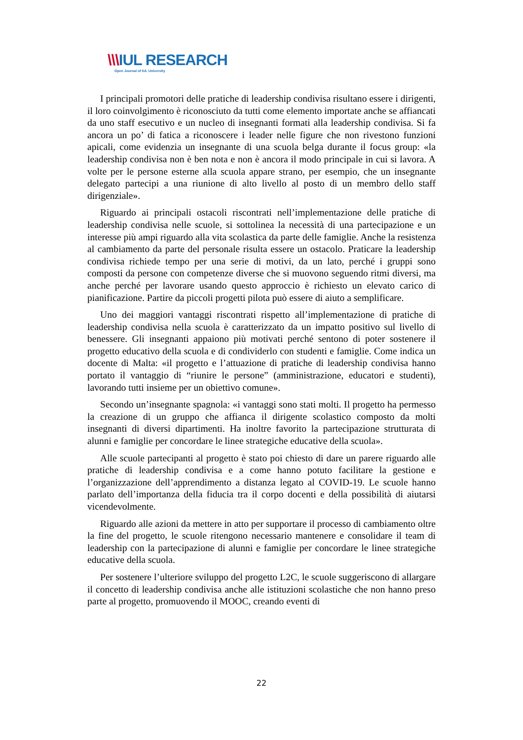\\\IUL RESEARCH
Open Journal of IUL University
I principali promotori delle pratiche di leadership condivisa risultano essere i dirigenti, il loro coinvolgimento è riconosciuto da tutti come elemento importate anche se affiancati da uno staff esecutivo e un nucleo di insegnanti formati alla leadership condivisa. Si fa ancora un po’ di fatica a riconoscere i leader nelle figure che non rivestono funzioni apicali, come evidenzia un insegnante di una scuola belga durante il focus group: «la leadership condivisa non è ben nota e non è ancora il modo principale in cui si lavora. A volte per le persone esterne alla scuola appare strano, per esempio, che un insegnante delegato partecipi a una riunione di alto livello al posto di un membro dello staff dirigenziale».
Riguardo ai principali ostacoli riscontrati nell’implementazione delle pratiche di leadership condivisa nelle scuole, si sottolinea la necessità di una partecipazione e un interesse più ampi riguardo alla vita scolastica da parte delle famiglie. Anche la resistenza al cambiamento da parte del personale risulta essere un ostacolo. Praticare la leadership condivisa richiede tempo per una serie di motivi, da un lato, perché i gruppi sono composti da persone con competenze diverse che si muovono seguendo ritmi diversi, ma anche perché per lavorare usando questo approccio è richiesto un elevato carico di pianificazione. Partire da piccoli progetti pilota può essere di aiuto a semplificare.
Uno dei maggiori vantaggi riscontrati rispetto all’implementazione di pratiche di leadership condivisa nella scuola è caratterizzato da un impatto positivo sul livello di benessere. Gli insegnanti appaiono più motivati perché sentono di poter sostenere il progetto educativo della scuola e di condividerlo con studenti e famiglie. Come indica un docente di Malta: «il progetto e l’attuazione di pratiche di leadership condivisa hanno portato il vantaggio di “riunire le persone” (amministrazione, educatori e studenti), lavorando tutti insieme per un obiettivo comune».
Secondo un’insegnante spagnola: «i vantaggi sono stati molti. Il progetto ha permesso la creazione di un gruppo che affianca il dirigente scolastico composto da molti insegnanti di diversi dipartimenti. Ha inoltre favorito la partecipazione strutturata di alunni e famiglie per concordare le linee strategiche educative della scuola».
Alle scuole partecipanti al progetto è stato poi chiesto di dare un parere riguardo alle pratiche di leadership condivisa e a come hanno potuto facilitare la gestione e l’organizzazione dell’apprendimento a distanza legato al COVID-19. Le scuole hanno parlato dell’importanza della fiducia tra il corpo docenti e della possibilità di aiutarsi vicendevolmente.
Riguardo alle azioni da mettere in atto per supportare il processo di cambiamento oltre la fine del progetto, le scuole ritengono necessario mantenere e consolidare il team di leadership con la partecipazione di alunni e famiglie per concordare le linee strategiche educative della scuola.
Per sostenere l’ulteriore sviluppo del progetto L2C, le scuole suggeriscono di allargare il concetto di leadership condivisa anche alle istituzioni scolastiche che non hanno preso parte al progetto, promuovendo il MOOC, creando eventi di
22